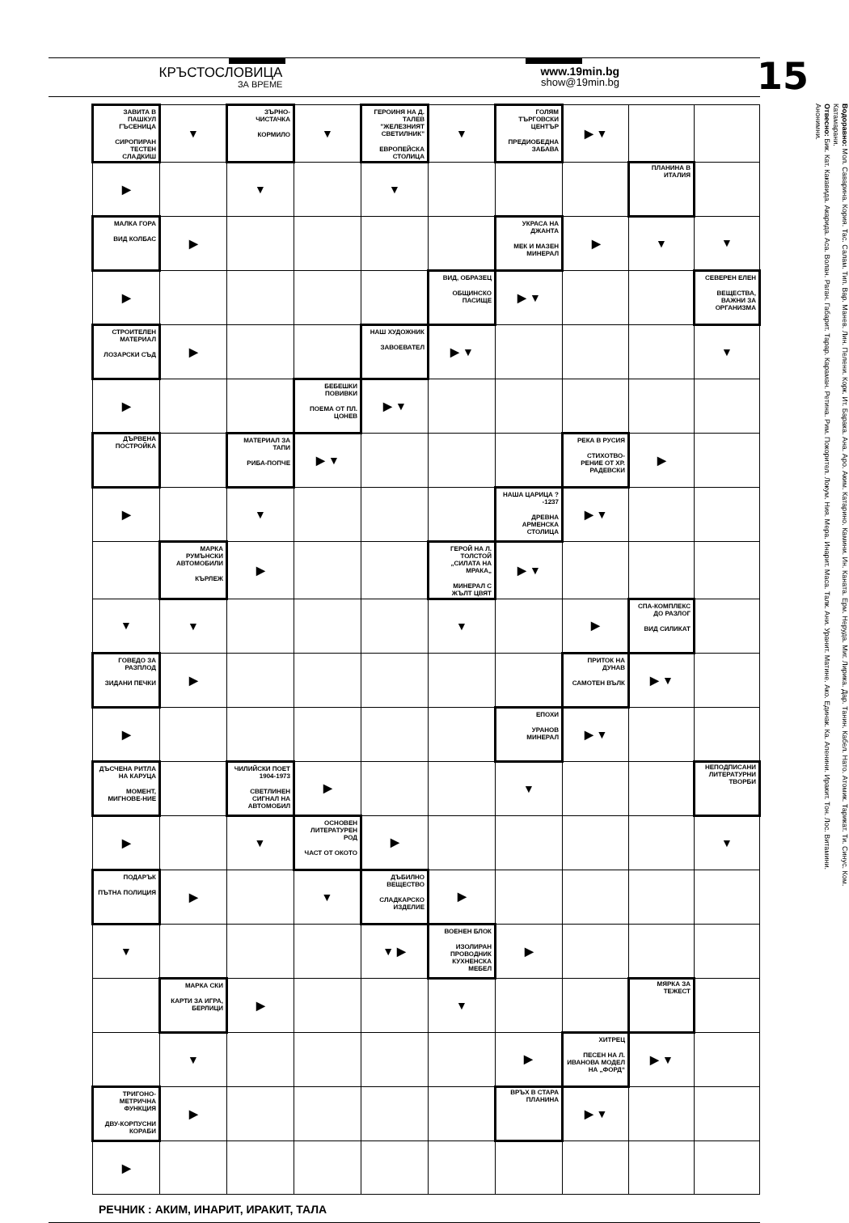КРЪСТОСЛОВИЦА
ЗА ВРЕМЕ
www.19min.bg
show@19min.bg
15
| ЗАВИТА В ПАШКУЛ ГЪСЕНИЦА СИРОПИРАН ТЕСТЕН СЛАДКИШ | ▼ | ЗЪРНО-ЧИСТАЧКА КОРМИЛО | ▼ | ГЕРОИНЯ НА Д. ТАЛЕВ "ЖЕЛЕЗНИЯТ СВЕТИЛНИК" ЕВРОПЕЙСКА СТОЛИЦА | ▼ | ГОЛЯМ ТЪРГОВСКИ ЦЕНТЪР ПРЕДИОБЕДНА ЗАБАВА | ▶ ▼ | | |
| ▶ | | ▼ | | ▼ | | | | ПЛАНИНА В ИТАЛИЯ | |
| МАЛКА ГОРА ВИД КОЛБАС | ▶ | | | | | УКРАСА НА ДЖАНТА МЕК И МАЗЕН МИНЕРАЛ | ▶ | ▼ | ▼ |
| ▶ | | | | | ВИД, ОБРАЗЕЦ ОБЩИНСКО ПАСИЩЕ | ▶ ▼ | | | СЕВЕРЕН ЕЛЕН ВЕЩЕСТВА, ВАЖНИ ЗА ОРГАНИЗМА |
| СТРОИТЕЛЕН МАТЕРИАЛ ЛОЗАРСКИ СЪД | ▶ | | | НАШ ХУДОЖНИК ЗАВОЕВАТЕЛ | ▶ ▼ | | | | ▼ |
| ▶ | | | БЕБЕШКИ ПОВИВКИ ПОЕМА ОТ ПЛ. ЦОНЕВ | ▶ ▼ | | | | | |
| ДЪРВЕНА ПОСТРОЙКА | | МАТЕРИАЛ ЗА ТАПИ РИБА-ПОПЧЕ | ▶ ▼ | | | | РЕКА В РУСИЯ СТИХОТВО-РЕНИЕ ОТ ХР. РАДЕВСКИ | ▶ | |
| ▶ | | ▼ | | | | НАША ЦАРИЦА ?-1237 ДРЕВНА АРМЕНСКА СТОЛИЦА | ▶ ▼ | | |
| | МАРКА РУМЪНСКИ АВТОМОБИЛИ КЪРЛЕЖ | ▶ | | | ГЕРОЙ НА Л. ТОЛСТОЙ „СИЛАТА НА МРАКА„ МИНЕРАЛ С ЖЪЛТ ЦВЯТ | ▶ ▼ | | | |
| ▼ | ▼ | | | | ▼ | | ▶ | СПА-КОМПЛЕКС ДО РАЗЛОГ ВИД СИЛИКАТ | |
| ГОВЕДО ЗА РАЗПЛОД ЗИДАНИ ПЕЧКИ | ▶ | | | | | | ПРИТОК НА ДУНАВ САМОТЕН ВЪЛК | ▶ ▼ | |
| ▶ | | | | | | ЕПОХИ УРАНОВ МИНЕРАЛ | ▶ ▼ | | |
| ДЪСЧЕНА РИТЛА НА КАРУЦА МОМЕНТ, МИГНОВЕ-НИЕ | | ЧИЛИЙСКИ ПОЕТ 1904-1973 СВЕТЛИНЕН СИГНАЛ НА АВТОМОБИЛ | ▶ | | | ▼ | | | НЕПОДПИСАНИ ЛИТЕРАТУРНИ ТВОРБИ |
| ▶ | | ▼ | ОСНОВЕН ЛИТЕРАТУРЕН РОД ЧАСТ ОТ ОКОТО | ▶ | | | | | ▼ |
| ПОДАРЪК ПЪТНА ПОЛИЦИЯ | ▶ | | ▼ | ДЪБИЛНО ВЕЩЕСТВО СЛАДКАРСКО ИЗДЕЛИЕ | ▶ | | | | |
| ▼ | | | | ▼ ▶ | ВОЕНЕН БЛОК ИЗОЛИРАН ПРОВОДНИК КУХНЕНСКА МЕБЕЛ | ▶ | | | |
| | МАРКА СКИ КАРТИ ЗА ИГРА, БЕРЛИЦИ | ▶ | | | ▼ | | | МЯРКА ЗА ТЕЖЕСТ | |
| | ▼ | | | | | ▶ | ХИТРЕЦ ПЕСЕН НА Л. ИВАНОВА МОДЕЛ НА „ФОРД“ | ▶ ▼ | |
| ТРИГОНО-МЕТРИЧНА ФУНКЦИЯ ДВУ-КОРПУСНИ КОРАБИ | ▶ | | | | | ВРЪХ В СТАРА ПЛАНИНА | ▶ ▼ | | |
| ▶ | | | | | | | | | |
Водоравно: Мол. Саварина. Кория. Тас. Салам. Тип. Вар. Манев. Лин. Пелени. Корк. Ит. Барака. Ана. Аро. Аким. Катарино. Камини. Ин. Каната. Ерм. Неруда. Миг. Лирика. Дар. Танин. Кабел. Нато. Атомик. Тарикат. Ти. Синус. Ком. Катамарани.
Отвесно: Бик. Кат. Какавида. Акарида. Аса. Волан. Раган. Габарит. Тарар. Караман. Ретина. Рим. Покорител. Локум. Ния. Мера. Инарит. Маса. Талк. Ани. Уранит. Матине. Ако. Единак. Ка. Апенини. Иракит. Тон. Лос. Витамини. Анонимни.
РЕЧНИК : АКИМ, ИНАРИТ, ИРАКИТ, ТАЛА